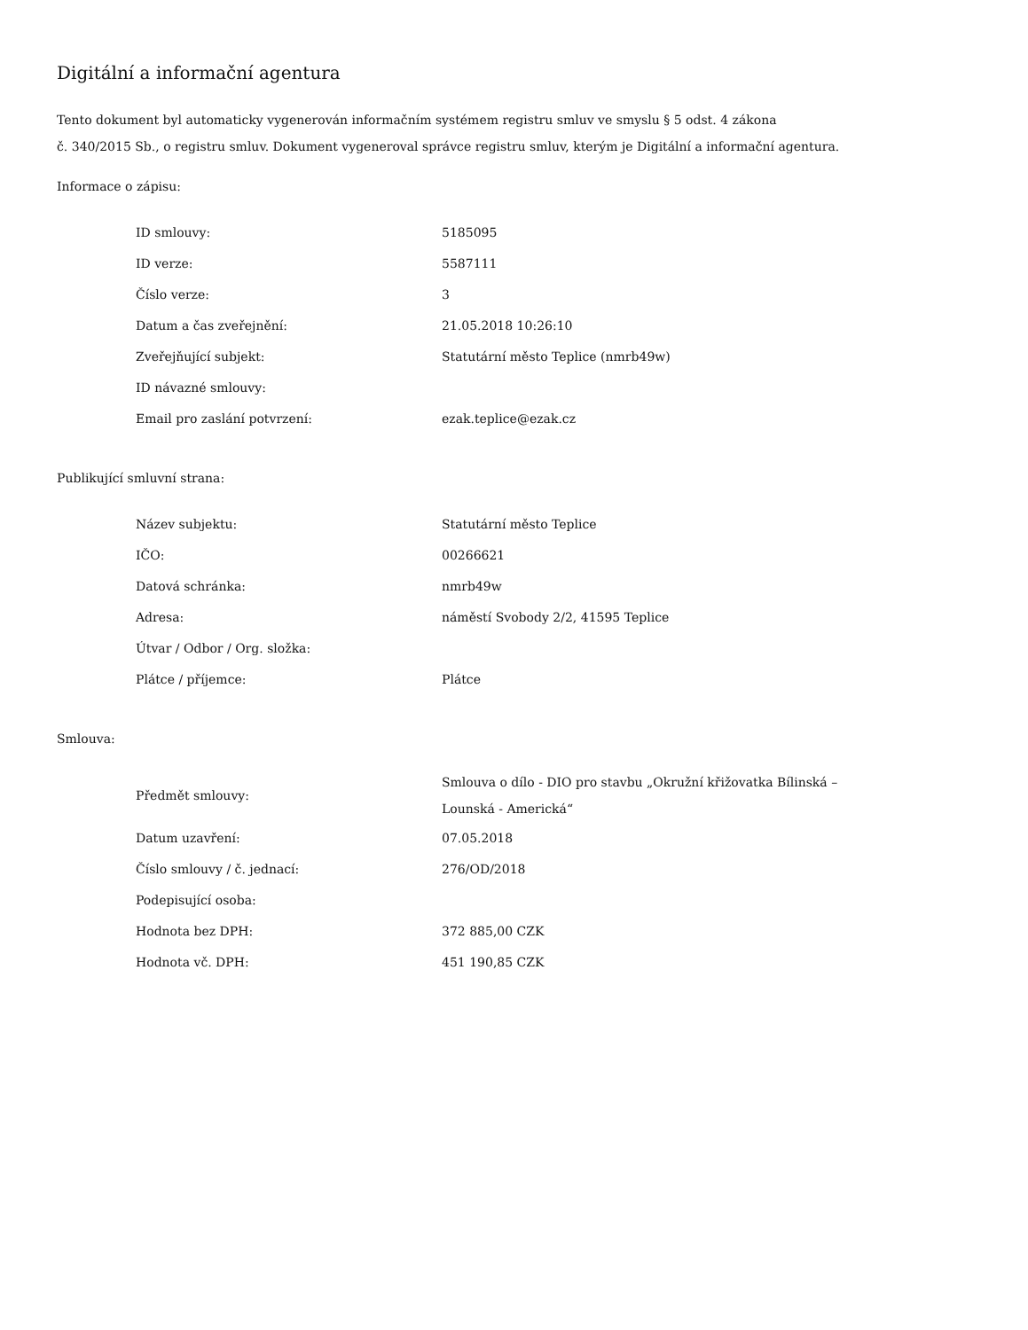Digitální a informační agentura
Tento dokument byl automaticky vygenerován informačním systémem registru smluv ve smyslu § 5 odst. 4 zákona
č. 340/2015 Sb., o registru smluv. Dokument vygeneroval správce registru smluv, kterým je Digitální a informační agentura.
Informace o zápisu:
| ID smlouvy: | 5185095 |
| ID verze: | 5587111 |
| Číslo verze: | 3 |
| Datum a čas zveřejnění: | 21.05.2018 10:26:10 |
| Zveřejňující subjekt: | Statutární město Teplice (nmrb49w) |
| ID návazné smlouvy: | |
| Email pro zaslání potvrzení: | ezak.teplice@ezak.cz |
Publikující smluvní strana:
| Název subjektu: | Statutární město Teplice |
| IČO: | 00266621 |
| Datová schránka: | nmrb49w |
| Adresa: | náměstí Svobody 2/2, 41595 Teplice |
| Útvar / Odbor / Org. složka: | |
| Plátce / příjemce: | Plátce |
Smlouva:
| Předmět smlouvy: | Smlouva o dílo - DIO pro stavbu „Okružní křižovatka Bílinská – Lounská - Americká“ |
| Datum uzavření: | 07.05.2018 |
| Číslo smlouvy / č. jednací: | 276/OD/2018 |
| Podepisující osoba: | |
| Hodnota bez DPH: | 372 885,00 CZK |
| Hodnota vč. DPH: | 451 190,85 CZK |